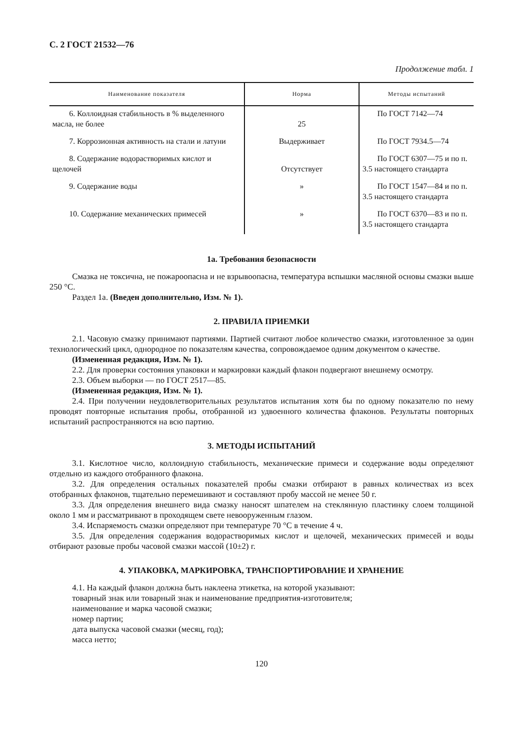С. 2 ГОСТ 21532—76
Продолжение табл. 1
| Наименование показателя | Норма | Методы испытаний |
| --- | --- | --- |
| 6. Коллоидная стабильность в % выделенного масла, не более | 25 | По ГОСТ 7142—74 |
| 7. Коррозионная активность на стали и латуни | Выдерживает | По ГОСТ 7934.5—74 |
| 8. Содержание водорастворимых кислот и щелочей | Отсутствует | По ГОСТ 6307—75 и по п. 3.5 настоящего стандарта |
| 9. Содержание воды | » | По ГОСТ 1547—84 и по п. 3.5 настоящего стандарта |
| 10. Содержание механических примесей | » | По ГОСТ 6370—83 и по п. 3.5 настоящего стандарта |
1а. Требования безопасности
Смазка не токсична, не пожароопасна и не взрывоопасна, температура вспышки масляной основы смазки выше 250 °С.
Раздел 1а. (Введен дополнительно, Изм. № 1).
2. ПРАВИЛА ПРИЕМКИ
2.1. Часовую смазку принимают партиями. Партией считают любое количество смазки, изготовленное за один технологический цикл, однородное по показателям качества, сопровождаемое одним документом о качестве.
(Измененная редакция, Изм. № 1).
2.2. Для проверки состояния упаковки и маркировки каждый флакон подвергают внешнему осмотру.
2.3. Объем выборки — по ГОСТ 2517—85.
(Измененная редакция, Изм. № 1).
2.4. При получении неудовлетворительных результатов испытания хотя бы по одному показателю по нему проводят повторные испытания пробы, отобранной из удвоенного количества флаконов. Результаты повторных испытаний распространяются на всю партию.
3. МЕТОДЫ ИСПЫТАНИЙ
3.1. Кислотное число, коллоидную стабильность, механические примеси и содержание воды определяют отдельно из каждого отобранного флакона.
3.2. Для определения остальных показателей пробы смазки отбирают в равных количествах из всех отобранных флаконов, тщательно перемешивают и составляют пробу массой не менее 50 г.
3.3. Для определения внешнего вида смазку наносят шпателем на стеклянную пластинку слоем толщиной около 1 мм и рассматривают в проходящем свете невооруженным глазом.
3.4. Испаряемость смазки определяют при температуре 70 °С в течение 4 ч.
3.5. Для определения содержания водорастворимых кислот и щелочей, механических примесей и воды отбирают разовые пробы часовой смазки массой (10±2) г.
4. УПАКОВКА, МАРКИРОВКА, ТРАНСПОРТИРОВАНИЕ И ХРАНЕНИЕ
4.1. На каждый флакон должна быть наклеена этикетка, на которой указывают:
товарный знак или товарный знак и наименование предприятия-изготовителя;
наименование и марка часовой смазки;
номер партии;
дата выпуска часовой смазки (месяц, год);
масса нетто;
120